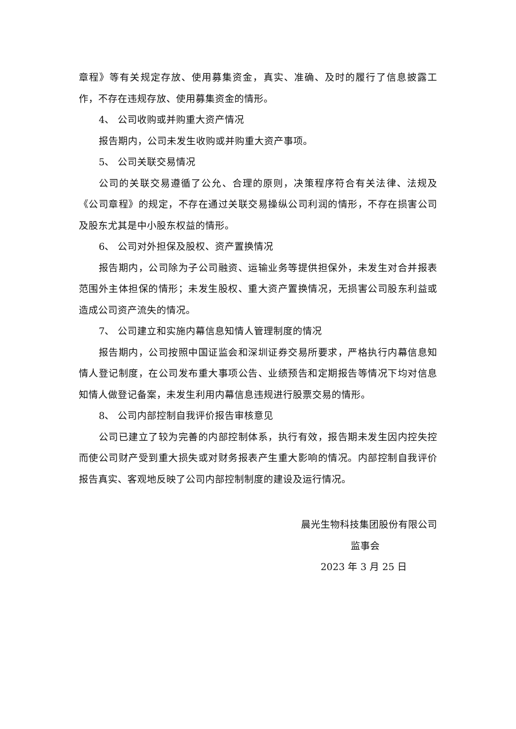章程》等有关规定存放、使用募集资金，真实、准确、及时的履行了信息披露工作，不存在违规存放、使用募集资金的情形。
4、 公司收购或并购重大资产情况
报告期内，公司未发生收购或并购重大资产事项。
5、 公司关联交易情况
公司的关联交易遵循了公允、合理的原则，决策程序符合有关法律、法规及《公司章程》的规定，不存在通过关联交易操纵公司利润的情形，不存在损害公司及股东尤其是中小股东权益的情形。
6、 公司对外担保及股权、资产置换情况
报告期内，公司除为子公司融资、运输业务等提供担保外，未发生对合并报表范围外主体担保的情形；未发生股权、重大资产置换情况，无损害公司股东利益或造成公司资产流失的情况。
7、 公司建立和实施内幕信息知情人管理制度的情况
报告期内，公司按照中国证监会和深圳证券交易所要求，严格执行内幕信息知情人登记制度，在公司发布重大事项公告、业绩预告和定期报告等情况下均对信息知情人做登记备案，未发生利用内幕信息违规进行股票交易的情形。
8、 公司内部控制自我评价报告审核意见
公司已建立了较为完善的内部控制体系，执行有效，报告期未发生因内控失控而使公司财产受到重大损失或对财务报表产生重大影响的情况。内部控制自我评价报告真实、客观地反映了公司内部控制制度的建设及运行情况。
晨光生物科技集团股份有限公司
监事会
2023 年 3 月 25 日